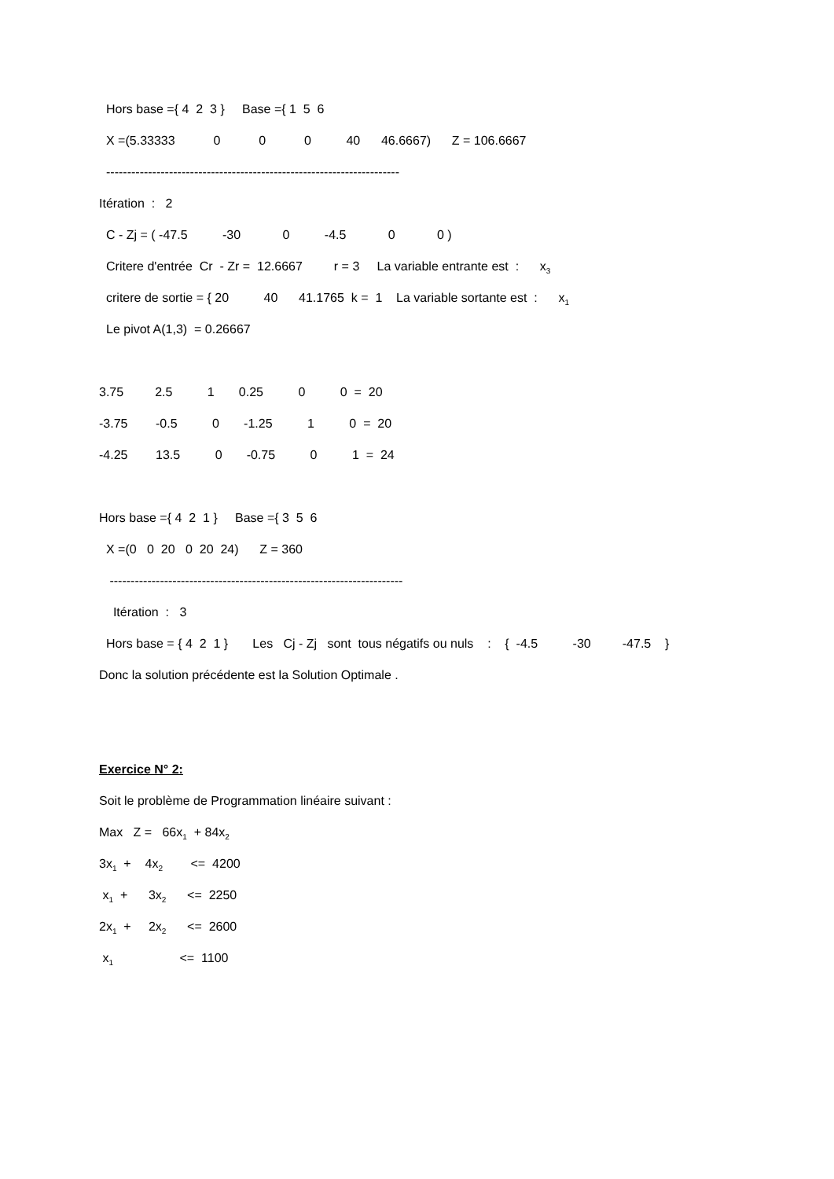Hors base ={ 4 2 3 } Base ={ 1 5 6
X =(5.33333 0 0 0 40 46.6667) Z = 106.6667
----------------------------------------------------------------------
Itération : 2
C - Zj = ( -47.5 -30 0 -4.5 0 0 )
Critere d'entrée Cr - Zr = 12.6667 r = 3 La variable entrante est : x<sub>3</sub>
critere de sortie = { 20 40 41.1765 k = 1 La variable sortante est : x<sub>1</sub>
Le pivot A(1,3) = 0.26667
3.75 2.5 1 0.25 0 0 = 20
-3.75 -0.5 0 -1.25 1 0 = 20
-4.25 13.5 0 -0.75 0 1 = 24
Hors base ={ 4 2 1 } Base ={ 3 5 6
X =(0 0 20 0 20 24) Z = 360
----------------------------------------------------------------------
Itération : 3
Hors base = { 4 2 1 } Les Cj - Zj sont tous négatifs ou nuls : { -4.5 -30 -47.5 }
Donc la solution précédente est la Solution Optimale .
Exercice N° 2:
Soit le problème de Programmation linéaire suivant :
Max Z = 66x<sub>1</sub> + 84x<sub>2</sub>
3x<sub>1</sub> + 4x<sub>2</sub> <= 4200
x<sub>1</sub> + 3x<sub>2</sub> <= 2250
2x<sub>1</sub> + 2x<sub>2</sub> <= 2600
x<sub>1</sub> <= 1100